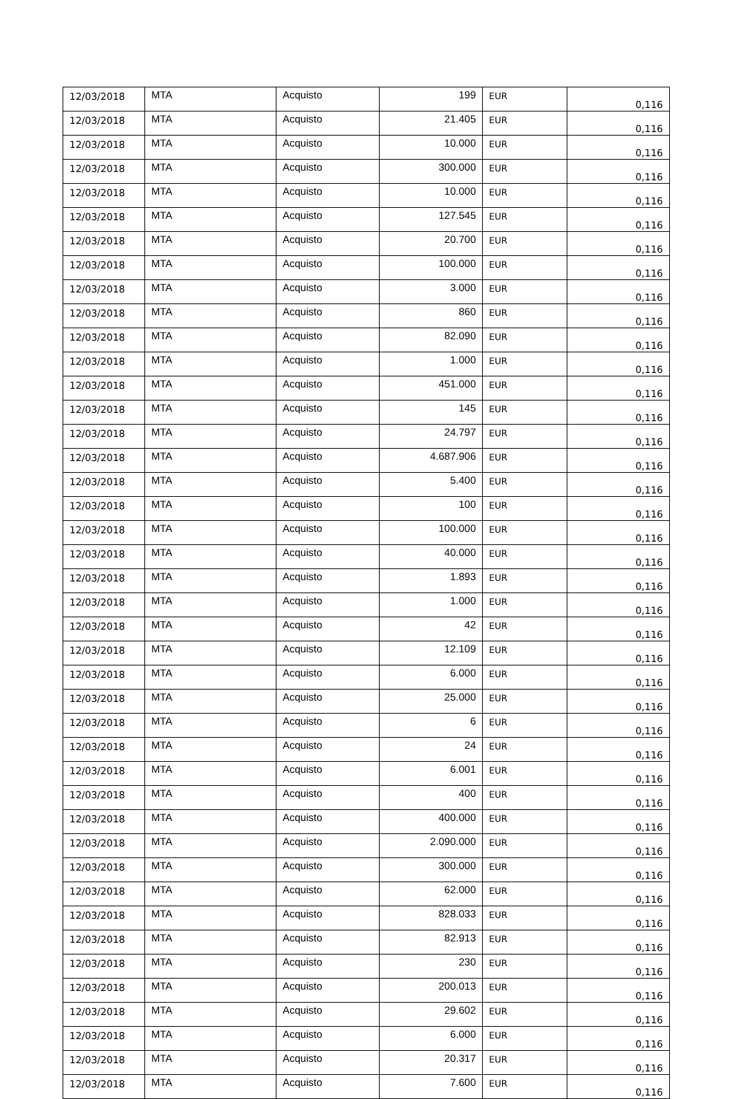| 12/03/2018 | MTA | Acquisto | 199 | EUR | 0,116 |
| 12/03/2018 | MTA | Acquisto | 21.405 | EUR | 0,116 |
| 12/03/2018 | MTA | Acquisto | 10.000 | EUR | 0,116 |
| 12/03/2018 | MTA | Acquisto | 300.000 | EUR | 0,116 |
| 12/03/2018 | MTA | Acquisto | 10.000 | EUR | 0,116 |
| 12/03/2018 | MTA | Acquisto | 127.545 | EUR | 0,116 |
| 12/03/2018 | MTA | Acquisto | 20.700 | EUR | 0,116 |
| 12/03/2018 | MTA | Acquisto | 100.000 | EUR | 0,116 |
| 12/03/2018 | MTA | Acquisto | 3.000 | EUR | 0,116 |
| 12/03/2018 | MTA | Acquisto | 860 | EUR | 0,116 |
| 12/03/2018 | MTA | Acquisto | 82.090 | EUR | 0,116 |
| 12/03/2018 | MTA | Acquisto | 1.000 | EUR | 0,116 |
| 12/03/2018 | MTA | Acquisto | 451.000 | EUR | 0,116 |
| 12/03/2018 | MTA | Acquisto | 145 | EUR | 0,116 |
| 12/03/2018 | MTA | Acquisto | 24.797 | EUR | 0,116 |
| 12/03/2018 | MTA | Acquisto | 4.687.906 | EUR | 0,116 |
| 12/03/2018 | MTA | Acquisto | 5.400 | EUR | 0,116 |
| 12/03/2018 | MTA | Acquisto | 100 | EUR | 0,116 |
| 12/03/2018 | MTA | Acquisto | 100.000 | EUR | 0,116 |
| 12/03/2018 | MTA | Acquisto | 40.000 | EUR | 0,116 |
| 12/03/2018 | MTA | Acquisto | 1.893 | EUR | 0,116 |
| 12/03/2018 | MTA | Acquisto | 1.000 | EUR | 0,116 |
| 12/03/2018 | MTA | Acquisto | 42 | EUR | 0,116 |
| 12/03/2018 | MTA | Acquisto | 12.109 | EUR | 0,116 |
| 12/03/2018 | MTA | Acquisto | 6.000 | EUR | 0,116 |
| 12/03/2018 | MTA | Acquisto | 25.000 | EUR | 0,116 |
| 12/03/2018 | MTA | Acquisto | 6 | EUR | 0,116 |
| 12/03/2018 | MTA | Acquisto | 24 | EUR | 0,116 |
| 12/03/2018 | MTA | Acquisto | 6.001 | EUR | 0,116 |
| 12/03/2018 | MTA | Acquisto | 400 | EUR | 0,116 |
| 12/03/2018 | MTA | Acquisto | 400.000 | EUR | 0,116 |
| 12/03/2018 | MTA | Acquisto | 2.090.000 | EUR | 0,116 |
| 12/03/2018 | MTA | Acquisto | 300.000 | EUR | 0,116 |
| 12/03/2018 | MTA | Acquisto | 62.000 | EUR | 0,116 |
| 12/03/2018 | MTA | Acquisto | 828.033 | EUR | 0,116 |
| 12/03/2018 | MTA | Acquisto | 82.913 | EUR | 0,116 |
| 12/03/2018 | MTA | Acquisto | 230 | EUR | 0,116 |
| 12/03/2018 | MTA | Acquisto | 200.013 | EUR | 0,116 |
| 12/03/2018 | MTA | Acquisto | 29.602 | EUR | 0,116 |
| 12/03/2018 | MTA | Acquisto | 6.000 | EUR | 0,116 |
| 12/03/2018 | MTA | Acquisto | 20.317 | EUR | 0,116 |
| 12/03/2018 | MTA | Acquisto | 7.600 | EUR | 0,116 |